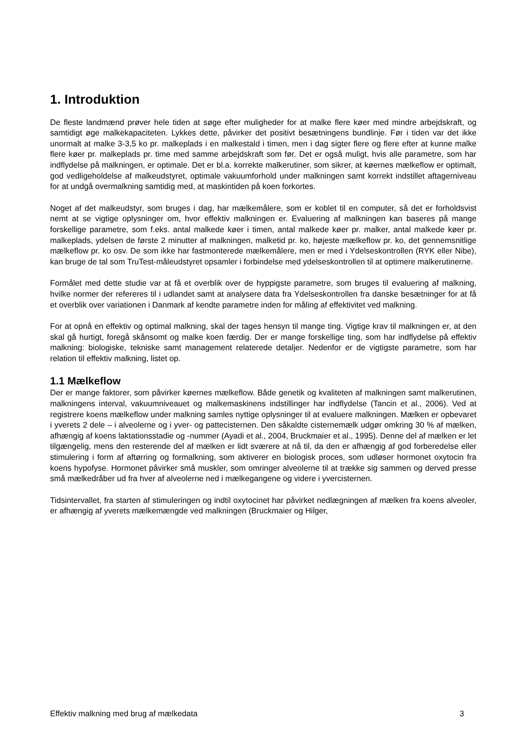1. Introduktion
De fleste landmænd prøver hele tiden at søge efter muligheder for at malke flere køer med mindre arbejdskraft, og samtidigt øge malkekapaciteten. Lykkes dette, påvirker det positivt besætningens bundlinje. Før i tiden var det ikke unormalt at malke 3-3,5 ko pr. malkeplads i en malkestald i timen, men i dag sigter flere og flere efter at kunne malke flere køer pr. malkeplads pr. time med samme arbejdskraft som før. Det er også muligt, hvis alle parametre, som har indflydelse på malkningen, er optimale. Det er bl.a. korrekte malkerutiner, som sikrer, at køernes mælkeflow er optimalt, god vedligeholdelse af malkeudstyret, optimale vakuumforhold under malkningen samt korrekt indstillet aftagerniveau for at undgå overmalkning samtidig med, at maskintiden på koen forkortes.
Noget af det malkeudstyr, som bruges i dag, har mælkemålere, som er koblet til en computer, så det er forholdsvist nemt at se vigtige oplysninger om, hvor effektiv malkningen er. Evaluering af malkningen kan baseres på mange forskellige parametre, som f.eks. antal malkede køer i timen, antal malkede køer pr. malker, antal malkede køer pr. malkeplads, ydelsen de første 2 minutter af malkningen, malketid pr. ko, højeste mælkeflow pr. ko, det gennemsnitlige mælkeflow pr. ko osv. De som ikke har fastmonterede mælkemålere, men er med i Ydelseskontrollen (RYK eller Nibe), kan bruge de tal som TruTest-måleudstyret opsamler i forbindelse med ydelseskontrollen til at optimere malkerutinerne.
Formålet med dette studie var at få et overblik over de hyppigste parametre, som bruges til evaluering af malkning, hvilke normer der refereres til i udlandet samt at analysere data fra Ydelseskontrollen fra danske besætninger for at få et overblik over variationen i Danmark af kendte parametre inden for måling af effektivitet ved malkning.
For at opnå en effektiv og optimal malkning, skal der tages hensyn til mange ting. Vigtige krav til malkningen er, at den skal gå hurtigt, foregå skånsomt og malke koen færdig. Der er mange forskellige ting, som har indflydelse på effektiv malkning: biologiske, tekniske samt management relaterede detaljer. Nedenfor er de vigtigste parametre, som har relation til effektiv malkning, listet op.
1.1 Mælkeflow
Der er mange faktorer, som påvirker køernes mælkeflow. Både genetik og kvaliteten af malkningen samt malkerutinen, malkningens interval, vakuumniveauet og malkemaskinens indstillinger har indflydelse (Tancin et al., 2006). Ved at registrere koens mælkeflow under malkning samles nyttige oplysninger til at evaluere malkningen. Mælken er opbevaret i yverets 2 dele – i alveolerne og i yver- og pattecisternen. Den såkaldte cisternemælk udgør omkring 30 % af mælken, afhængig af koens laktationsstadie og -nummer (Ayadi et al., 2004, Bruckmaier et al., 1995). Denne del af mælken er let tilgængelig, mens den resterende del af mælken er lidt sværere at nå til, da den er afhængig af god forberedelse eller stimulering i form af aftørring og formalkning, som aktiverer en biologisk proces, som udløser hormonet oxytocin fra koens hypofyse. Hormonet påvirker små muskler, som omringer alveolerne til at trække sig sammen og derved presse små mælkedråber ud fra hver af alveolerne ned i mælkegangene og videre i yvercisternen.
Tidsintervallet, fra starten af stimuleringen og indtil oxytocinet har påvirket nedlægningen af mælken fra koens alveoler, er afhængig af yverets mælkemængde ved malkningen (Bruckmaier og Hilger,
Effektiv malkning med brug af mælkedata 3